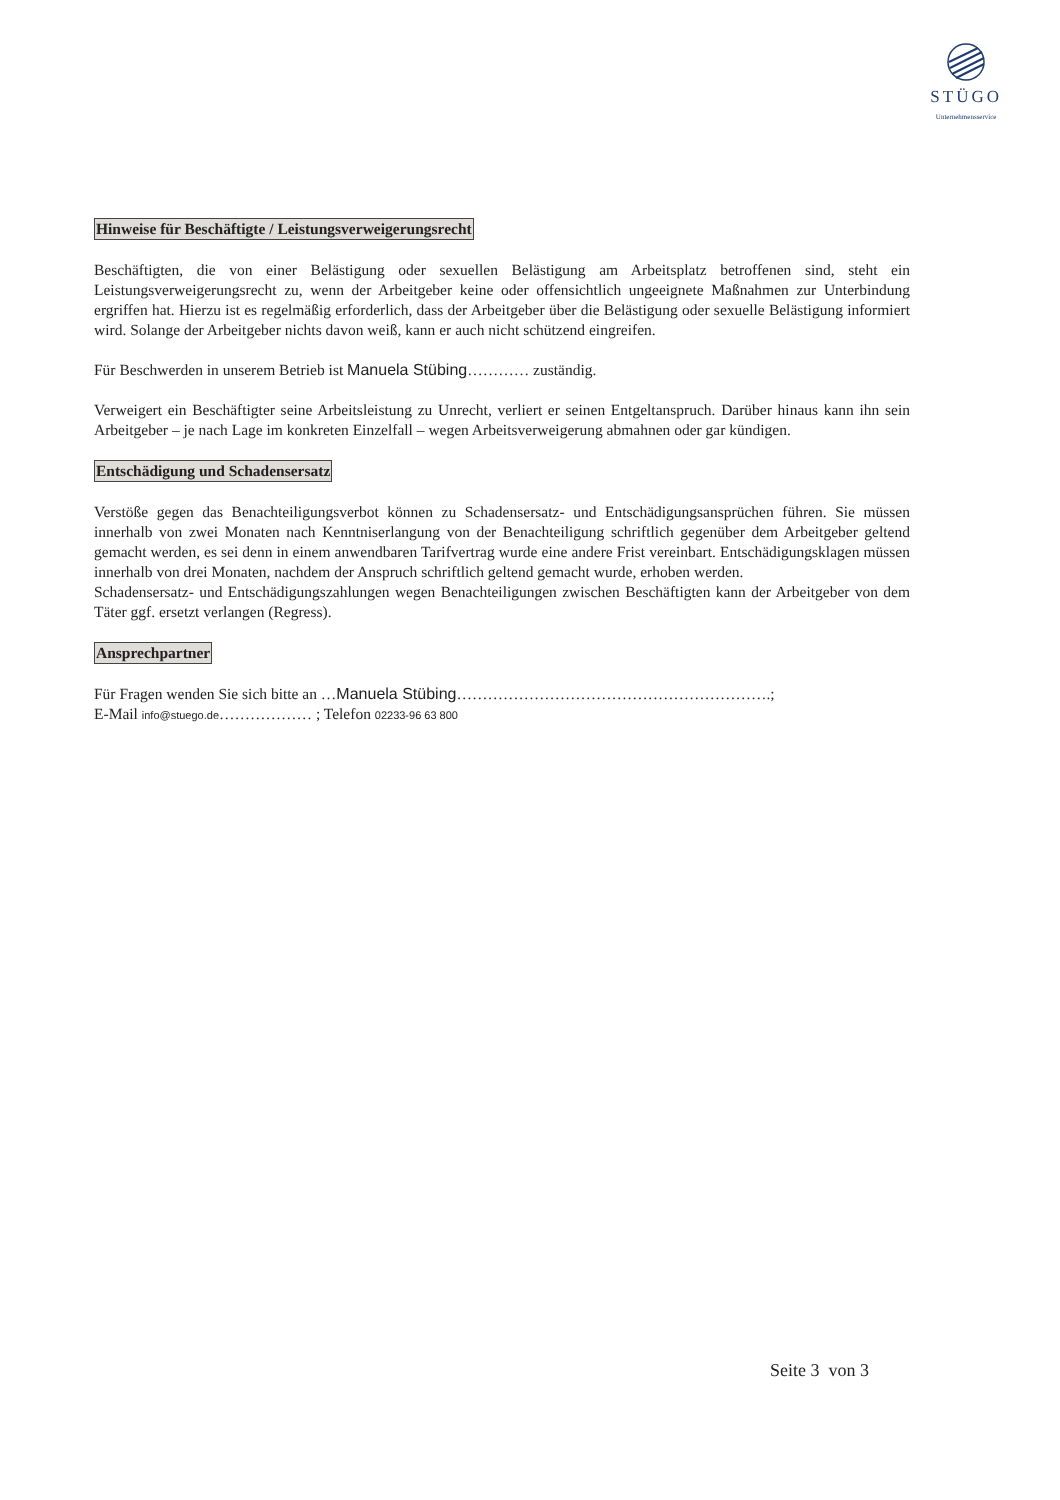STÜGO
Unternehmensservice
Hinweise für Beschäftigte / Leistungsverweigerungsrecht
Beschäftigten, die von einer Belästigung oder sexuellen Belästigung am Arbeitsplatz betroffenen sind, steht ein Leistungsverweigerungsrecht zu, wenn der Arbeitgeber keine oder offensichtlich ungeeignete Maßnahmen zur Unterbindung ergriffen hat. Hierzu ist es regelmäßig erforderlich, dass der Arbeitgeber über die Belästigung oder sexuelle Belästigung informiert wird. Solange der Arbeitgeber nichts davon weiß, kann er auch nicht schützend eingreifen.
Für Beschwerden in unserem Betrieb ist Manuela Stübing………… zuständig.
Verweigert ein Beschäftigter seine Arbeitsleistung zu Unrecht, verliert er seinen Entgeltanspruch. Darüber hinaus kann ihn sein Arbeitgeber – je nach Lage im konkreten Einzelfall – wegen Arbeitsverweigerung abmahnen oder gar kündigen.
Entschädigung und Schadensersatz
Verstöße gegen das Benachteiligungsverbot können zu Schadensersatz- und Entschädigungsansprüchen führen. Sie müssen innerhalb von zwei Monaten nach Kenntniserlangung von der Benachteiligung schriftlich gegenüber dem Arbeitgeber geltend gemacht werden, es sei denn in einem anwendbaren Tarifvertrag wurde eine andere Frist vereinbart. Entschädigungsklagen müssen innerhalb von drei Monaten, nachdem der Anspruch schriftlich geltend gemacht wurde, erhoben werden.
Schadensersatz- und Entschädigungszahlungen wegen Benachteiligungen zwischen Beschäftigten kann der Arbeitgeber von dem Täter ggf. ersetzt verlangen (Regress).
Ansprechpartner
Für Fragen wenden Sie sich bitte an …Manuela Stübing…………………………………………………….;
E-Mail info@stuego.de……………… ; Telefon 02233-96 63 800
Seite 3 von 3